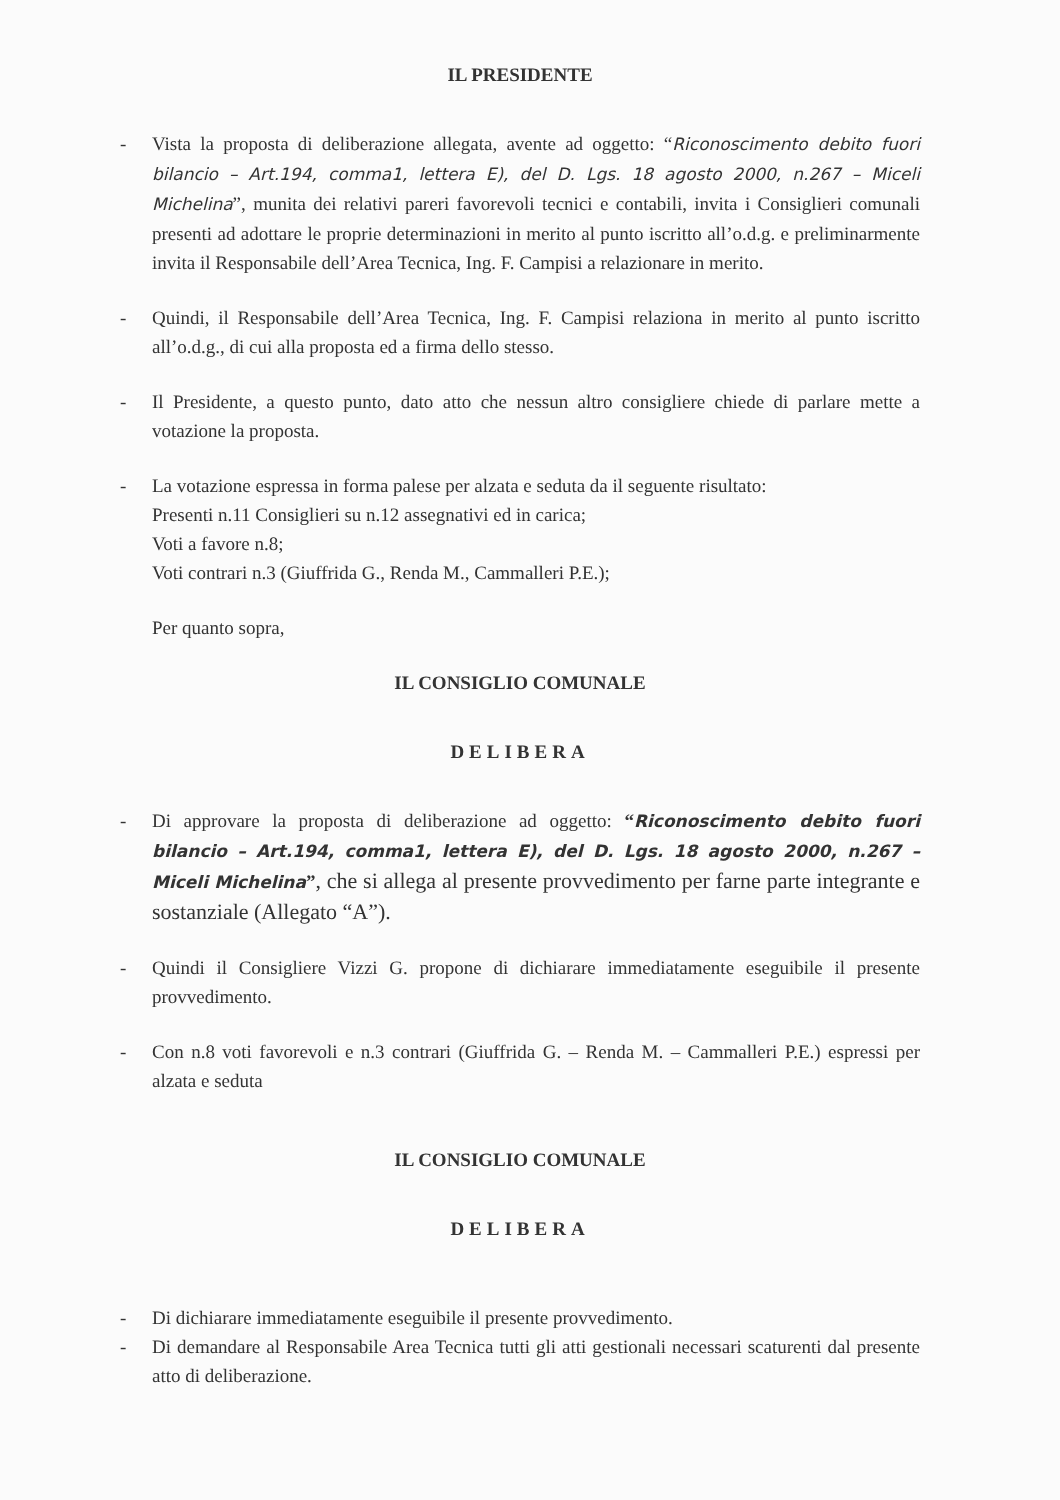IL PRESIDENTE
- Vista la proposta di deliberazione allegata, avente ad oggetto: “Riconoscimento debito fuori bilancio – Art.194, comma1, lettera E), del D. Lgs. 18 agosto 2000, n.267 – Miceli Michelina”, munita dei relativi pareri favorevoli tecnici e contabili, invita i Consiglieri comunali presenti ad adottare le proprie determinazioni in merito al punto iscritto all’o.d.g. e preliminarmente invita il Responsabile dell’Area Tecnica, Ing. F. Campisi a relazionare in merito.
- Quindi, il Responsabile dell’Area Tecnica, Ing. F. Campisi relaziona in merito al punto iscritto all’o.d.g., di cui alla proposta ed a firma dello stesso.
- Il Presidente, a questo punto, dato atto che nessun altro consigliere chiede di parlare mette a votazione la proposta.
- La votazione espressa in forma palese per alzata e seduta da il seguente risultato:
Presenti n.11 Consiglieri su n.12 assegnativi ed in carica;
Voti a favore n.8;
Voti contrari n.3 (Giuffrida G., Renda M., Cammalleri P.E.);
Per quanto sopra,
IL CONSIGLIO COMUNALE
DELIBERA
- Di approvare la proposta di deliberazione ad oggetto: “Riconoscimento debito fuori bilancio – Art.194, comma1, lettera E), del D. Lgs. 18 agosto 2000, n.267 – Miceli Michelina”, che si allega al presente provvedimento per farne parte integrante e sostanziale (Allegato “A”).
- Quindi il Consigliere Vizzi G. propone di dichiarare immediatamente eseguibile il presente provvedimento.
- Con n.8 voti favorevoli e n.3 contrari (Giuffrida G. – Renda M. – Cammalleri P.E.) espressi per alzata e seduta
IL CONSIGLIO COMUNALE
DELIBERA
- Di dichiarare immediatamente eseguibile il presente provvedimento.
- Di demandare al Responsabile Area Tecnica tutti gli atti gestionali necessari scaturenti dal presente atto di deliberazione.